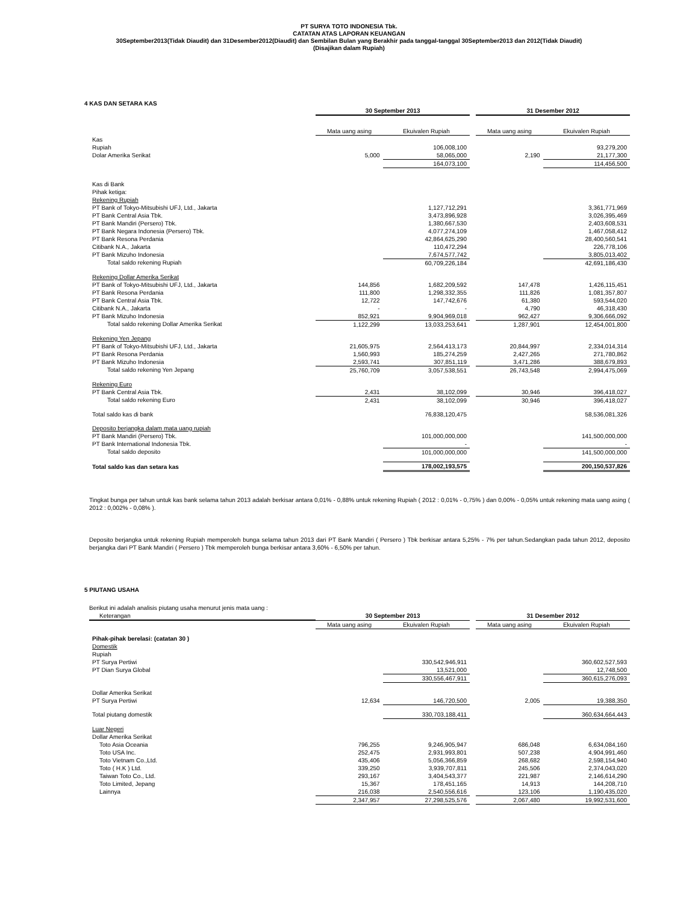PT SURYA TOTO INDONESIA Tbk.
CATATAN ATAS LAPORAN KEUANGAN
30September2013(Tidak Diaudit) dan 31Desember2012(Diaudit) dan Sembilan Bulan yang Berakhir pada tanggal-tanggal 30September2013 dan 2012(Tidak Diaudit)
(Disajikan dalam Rupiah)
4 KAS DAN SETARA KAS
| | 30 September 2013 | | | 31 Desember 2012 | |
| --- | --- | --- | --- | --- | --- |
| | Mata uang asing | Ekuivalen Rupiah | | Mata uang asing | Ekuivalen Rupiah |
| Kas | | | | | |
| Rupiah | | 106,008,100 | | | 93,279,200 |
| Dolar Amerika Serikat | 5,000 | 58,065,000 | | 2,190 | 21,177,300 |
| | | 164,073,100 | | | 114,456,500 |
| Kas di Bank | | | | | |
| Pihak ketiga: | | | | | |
| Rekening Rupiah | | | | | |
| PT Bank of Tokyo-Mitsubishi UFJ, Ltd., Jakarta | | 1,127,712,291 | | | 3,361,771,969 |
| PT Bank Central Asia Tbk. | | 3,473,896,928 | | | 3,026,395,469 |
| PT Bank Mandiri (Persero) Tbk. | | 1,380,667,530 | | | 2,403,608,531 |
| PT Bank Negara Indonesia (Persero) Tbk. | | 4,077,274,109 | | | 1,467,058,412 |
| PT Bank Resona Perdania | | 42,864,625,290 | | | 28,400,560,541 |
| Citibank N.A., Jakarta | | 110,472,294 | | | 226,778,106 |
| PT Bank Mizuho Indonesia | | 7,674,577,742 | | | 3,805,013,402 |
| Total saldo rekening Rupiah | | 60,709,226,184 | | | 42,691,186,430 |
| Rekening Dollar Amerika Serikat | | | | | |
| PT Bank of Tokyo-Mitsubishi UFJ, Ltd., Jakarta | 144,856 | 1,682,209,592 | | 147,478 | 1,426,115,451 |
| PT Bank Resona Perdania | 111,800 | 1,298,332,355 | | 111,826 | 1,081,357,807 |
| PT Bank Central Asia Tbk. | 12,722 | 147,742,676 | | 61,380 | 593,544,020 |
| Citibank N.A., Jakarta | - | - | | 4,790 | 46,318,430 |
| PT Bank Mizuho Indonesia | 852,921 | 9,904,969,018 | | 962,427 | 9,306,666,092 |
| Total saldo rekening Dollar Amerika Serikat | 1,122,299 | 13,033,253,641 | | 1,287,901 | 12,454,001,800 |
| Rekening Yen Jepang | | | | | |
| PT Bank of Tokyo-Mitsubishi UFJ, Ltd., Jakarta | 21,605,975 | 2,564,413,173 | | 20,844,997 | 2,334,014,314 |
| PT Bank Resona Perdania | 1,560,993 | 185,274,259 | | 2,427,265 | 271,780,862 |
| PT Bank Mizuho Indonesia | 2,593,741 | 307,851,119 | | 3,471,286 | 388,679,893 |
| Total saldo rekening Yen Jepang | 25,760,709 | 3,057,538,551 | | 26,743,548 | 2,994,475,069 |
| Rekening Euro | | | | | |
| PT Bank Central Asia Tbk. | 2,431 | 38,102,099 | | 30,946 | 396,418,027 |
| Total saldo rekening Euro | 2,431 | 38,102,099 | | 30,946 | 396,418,027 |
| Total saldo kas di bank | | 76,838,120,475 | | | 58,536,081,326 |
| Deposito berjangka dalam mata uang rupiah | | | | | |
| PT Bank Mandiri (Persero) Tbk. | | 101,000,000,000 | | | 141,500,000,000 |
| PT Bank International Indonesia Tbk. | | - | | | - |
| Total saldo deposito | | 101,000,000,000 | | | 141,500,000,000 |
| Total saldo kas dan setara kas | | 178,002,193,575 | | | 200,150,537,826 |
Tingkat bunga per tahun untuk kas bank selama tahun 2013 adalah berkisar antara 0,01% - 0,88% untuk rekening Rupiah ( 2012 : 0,01% - 0,75% ) dan 0,00% - 0,05% untuk rekening mata uang asing ( 2012 : 0,002% - 0,08% ).
Deposito berjangka untuk rekening Rupiah memperoleh bunga selama tahun 2013 dari PT Bank Mandiri ( Persero ) Tbk berkisar antara 5,25% - 7% per tahun.Sedangkan pada tahun 2012, deposito berjangka dari PT Bank Mandiri ( Persero ) Tbk memperoleh bunga berkisar antara 3,60% - 6,50% per tahun.
5 PIUTANG USAHA
Berikut ini adalah analisis piutang usaha menurut jenis mata uang :
| Keterangan | 30 September 2013 | | | 31 Desember 2012 | |
| | Mata uang asing | Ekuivalen Rupiah | | Mata uang asing | Ekuivalen Rupiah |
| Pihak-pihak berelasi: (catatan 30 ) | | | | | |
| Domestik | | | | | |
| Rupiah | | | | | |
| PT Surya Pertiwi | | 330,542,946,911 | | | 360,602,527,593 |
| PT Dian Surya Global | | 13,521,000 | | | 12,748,500 |
| | | 330,556,467,911 | | | 360,615,276,093 |
| Dollar Amerika Serikat | | | | | |
| PT Surya Pertiwi | 12,634 | 146,720,500 | | 2,005 | 19,388,350 |
| Total piutang domestik | | 330,703,188,411 | | | 360,634,664,443 |
| Luar Negeri | | | | | |
| Dollar Amerika Serikat | | | | | |
| Toto Asia Oceania | 796,255 | 9,246,905,947 | | 686,048 | 6,634,084,160 |
| Toto USA Inc. | 252,475 | 2,931,993,801 | | 507,238 | 4,904,991,460 |
| Toto Vietnam Co.,Ltd. | 435,406 | 5,056,366,859 | | 268,682 | 2,598,154,940 |
| Toto ( H.K ) Ltd. | 339,250 | 3,939,707,811 | | 245,506 | 2,374,043,020 |
| Taiwan Toto Co., Ltd. | 293,167 | 3,404,543,377 | | 221,987 | 2,146,614,290 |
| Toto Limited, Jepang | 15,367 | 178,451,165 | | 14,913 | 144,208,710 |
| Lainnya | 216,038 | 2,540,556,616 | | 123,106 | 1,190,435,020 |
| | 2,347,957 | 27,298,525,576 | | 2,067,480 | 19,992,531,600 |